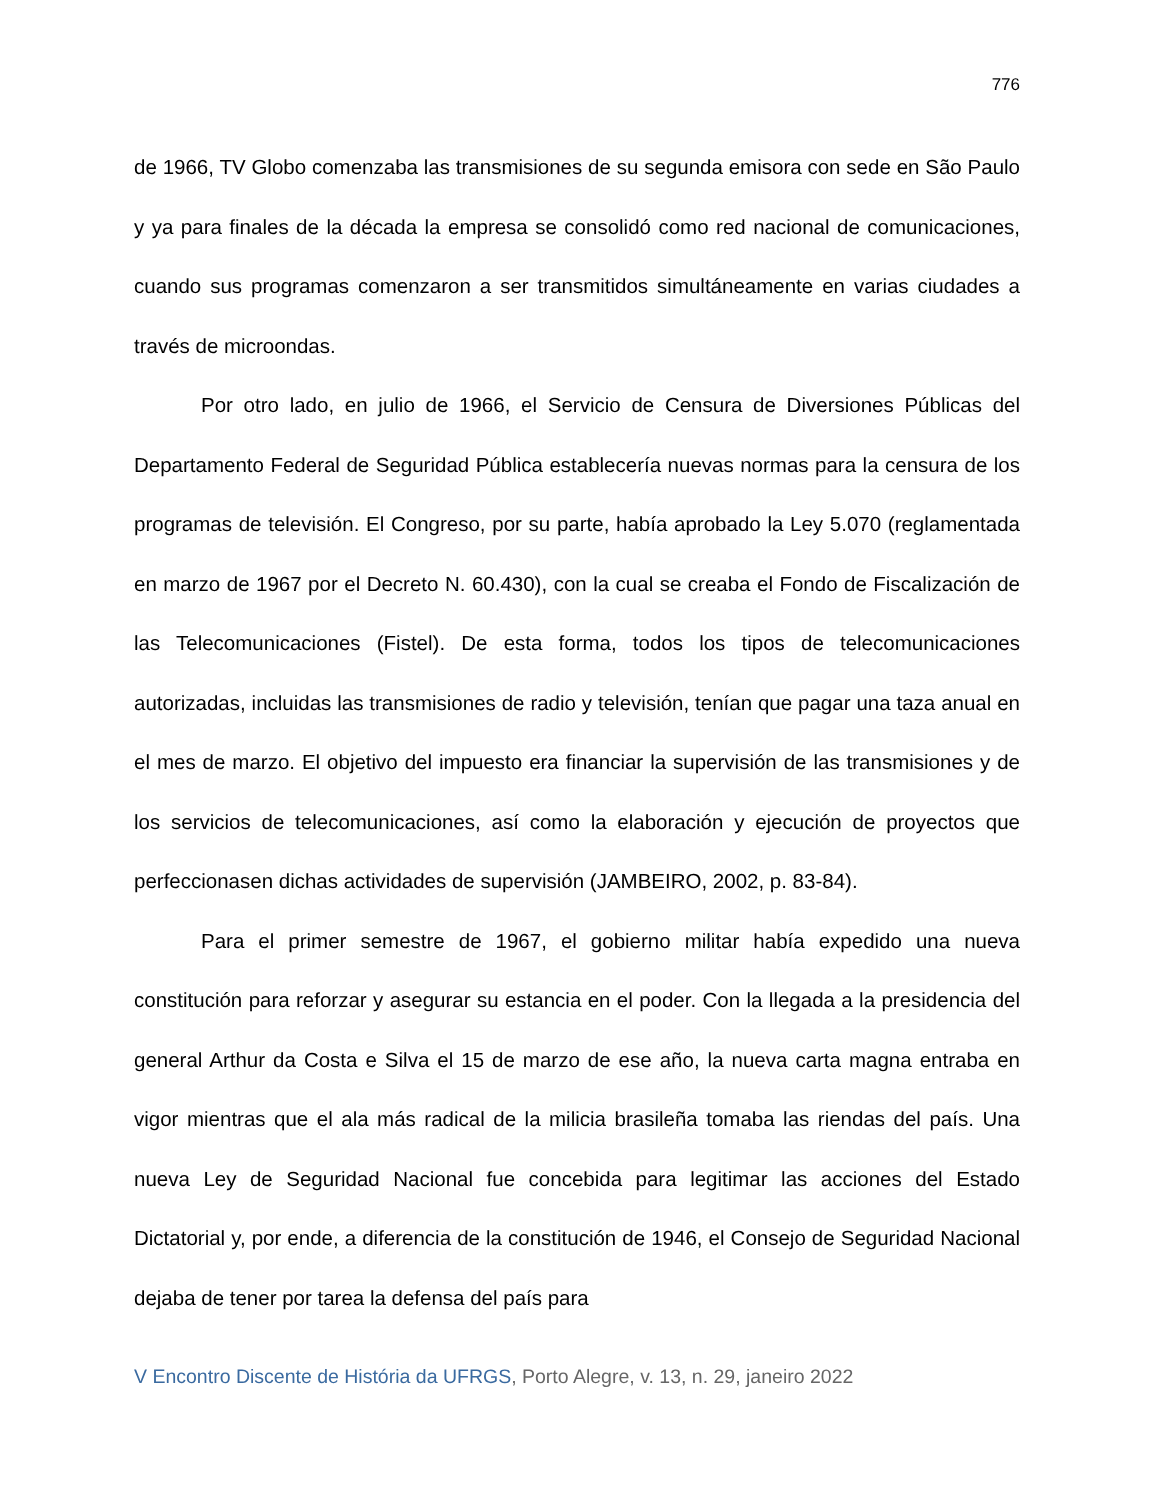776
de 1966, TV Globo comenzaba las transmisiones de su segunda emisora con sede en São Paulo y ya para finales de la década la empresa se consolidó como red nacional de comunicaciones, cuando sus programas comenzaron a ser transmitidos simultáneamente en varias ciudades a través de microondas.
Por otro lado, en julio de 1966, el Servicio de Censura de Diversiones Públicas del Departamento Federal de Seguridad Pública establecería nuevas normas para la censura de los programas de televisión. El Congreso, por su parte, había aprobado la Ley 5.070 (reglamentada en marzo de 1967 por el Decreto N. 60.430), con la cual se creaba el Fondo de Fiscalización de las Telecomunicaciones (Fistel). De esta forma, todos los tipos de telecomunicaciones autorizadas, incluidas las transmisiones de radio y televisión, tenían que pagar una taza anual en el mes de marzo. El objetivo del impuesto era financiar la supervisión de las transmisiones y de los servicios de telecomunicaciones, así como la elaboración y ejecución de proyectos que perfeccionasen dichas actividades de supervisión (JAMBEIRO, 2002, p. 83-84).
Para el primer semestre de 1967, el gobierno militar había expedido una nueva constitución para reforzar y asegurar su estancia en el poder. Con la llegada a la presidencia del general Arthur da Costa e Silva el 15 de marzo de ese año, la nueva carta magna entraba en vigor mientras que el ala más radical de la milicia brasileña tomaba las riendas del país. Una nueva Ley de Seguridad Nacional fue concebida para legitimar las acciones del Estado Dictatorial y, por ende, a diferencia de la constitución de 1946, el Consejo de Seguridad Nacional dejaba de tener por tarea la defensa del país para
V Encontro Discente de História da UFRGS, Porto Alegre, v. 13, n. 29, janeiro 2022